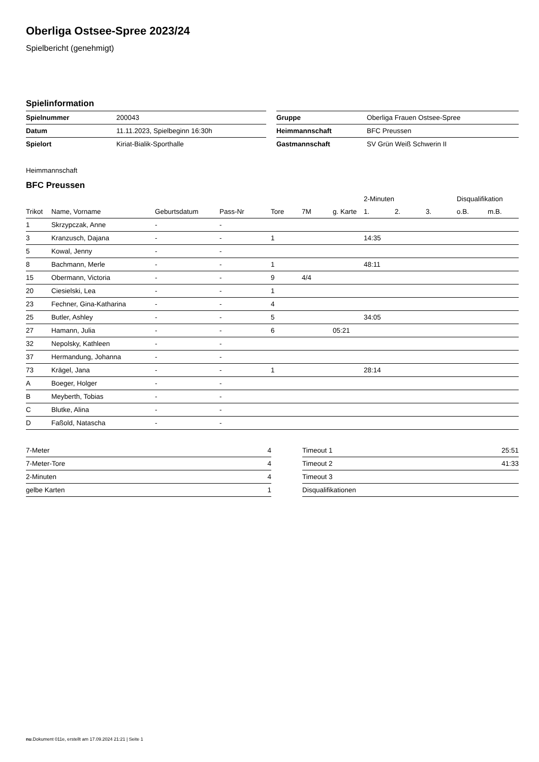Oberliga Ostsee-Spree 2023/24
Spielbericht (genehmigt)
Spielinformation
| Spielnummer | 200043 | | Gruppe | Oberliga Frauen Ostsee-Spree |
| Datum | 11.11.2023, Spielbeginn 16:30h | | Heimmannschaft | BFC Preussen |
| Spielort | Kiriat-Bialik-Sporthalle | | Gastmannschaft | SV Grün Weiß Schwerin II |
Heimmannschaft
BFC Preussen
| | | | | | | | 2-Minuten | | | Disqualifikation | |
| --- | --- | --- | --- | --- | --- | --- | --- | --- | --- | --- | --- |
| Trikot | Name, Vorname | Geburtsdatum | Pass-Nr | Tore | 7M | g. Karte | 1. | 2. | 3. | o.B. | m.B. |
| 1 | Skrzypczak, Anne | - | - | | | | | | | | |
| 3 | Kranzusch, Dajana | - | - | 1 | | | 14:35 | | | | |
| 5 | Kowal, Jenny | - | - | | | | | | | | |
| 8 | Bachmann, Merle | - | - | 1 | | | 48:11 | | | | |
| 15 | Obermann, Victoria | - | - | 9 | 4/4 | | | | | | |
| 20 | Ciesielski, Lea | - | - | 1 | | | | | | | |
| 23 | Fechner, Gina-Katharina | - | - | 4 | | | | | | | |
| 25 | Butler, Ashley | - | - | 5 | | | 34:05 | | | | |
| 27 | Hamann, Julia | - | - | 6 | | 05:21 | | | | | |
| 32 | Nepolsky, Kathleen | - | - | | | | | | | | |
| 37 | Hermandung, Johanna | - | - | | | | | | | | |
| 73 | Krägel, Jana | - | - | 1 | | | 28:14 | | | | |
| A | Boeger, Holger | - | - | | | | | | | | |
| B | Meyberth, Tobias | - | - | | | | | | | | |
| C | Blutke, Alina | - | - | | | | | | | | |
| D | Faßold, Natascha | - | - | | | | | | | | |
| 7-Meter | 4 | | Timeout 1 | 25:51 |
| 7-Meter-Tore | 4 | | Timeout 2 | 41:33 |
| 2-Minuten | 4 | | Timeout 3 | |
| gelbe Karten | 1 | | Disqualifikationen | |
nu.Dokument 011e, erstellt am 17.09.2024 21:21 | Seite 1